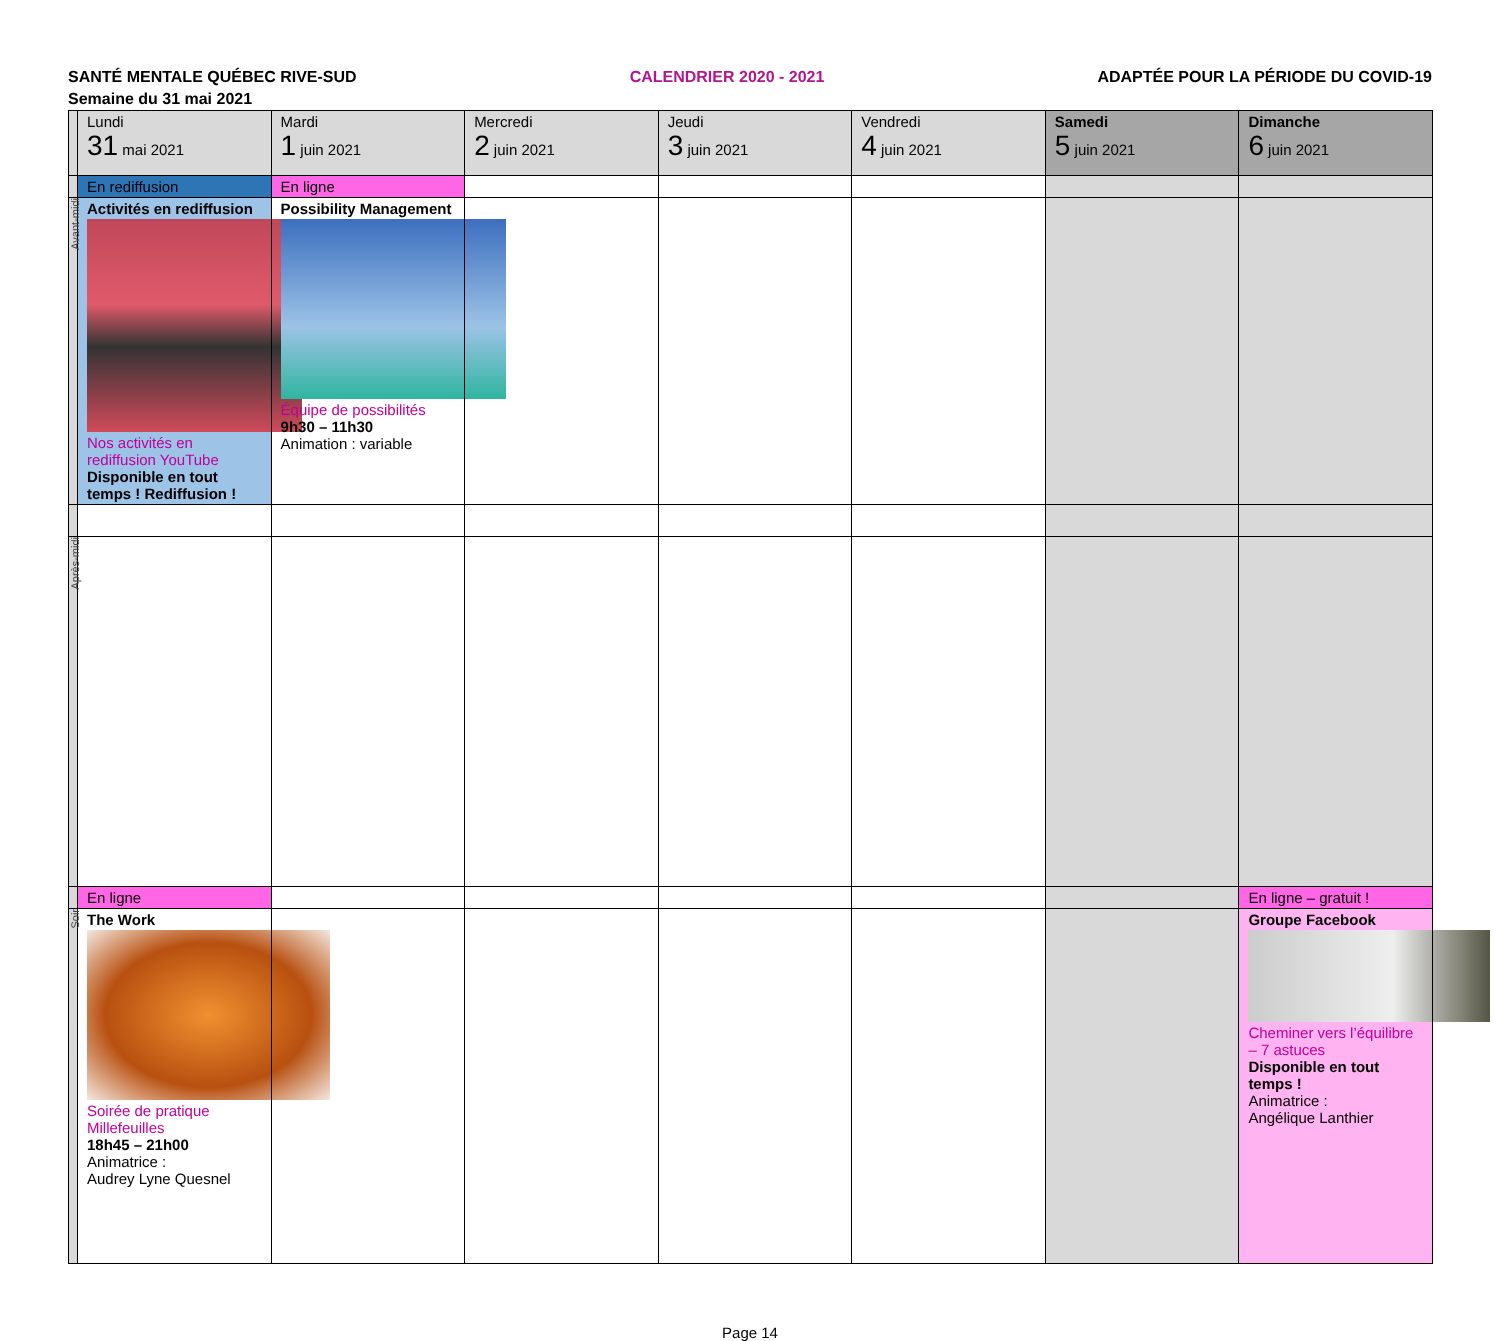SANTÉ MENTALE QUÉBEC RIVE-SUD CALENDRIER 2020 - 2021 ADAPTÉE POUR LA PÉRIODE DU COVID-19
Semaine du 31 mai 2021
| | Lundi 31 mai 2021 | Mardi 1 juin 2021 | Mercredi 2 juin 2021 | Jeudi 3 juin 2021 | Vendredi 4 juin 2021 | Samedi 5 juin 2021 | Dimanche 6 juin 2021 |
| | En rediffusion | En ligne | | | | | |
| Avant-midi | Activités en rediffusion Nos activités en rediffusion YouTube Disponible en tout temps ! Rediffusion ! | Possibility Management Équipe de possibilités 9h30 – 11h30 Animation : variable | | | | | |
| Après-midi | | | | | | | |
| | En ligne | | | | | | En ligne – gratuit ! |
| Soir | The Work Soirée de pratique Millefeuilles 18h45 – 21h00 Animatrice : Audrey Lyne Quesnel | | | | | | Groupe Facebook Cheminer vers l’équilibre – 7 astuces Disponible en tout temps ! Animatrice : Angélique Lanthier |
Page 14